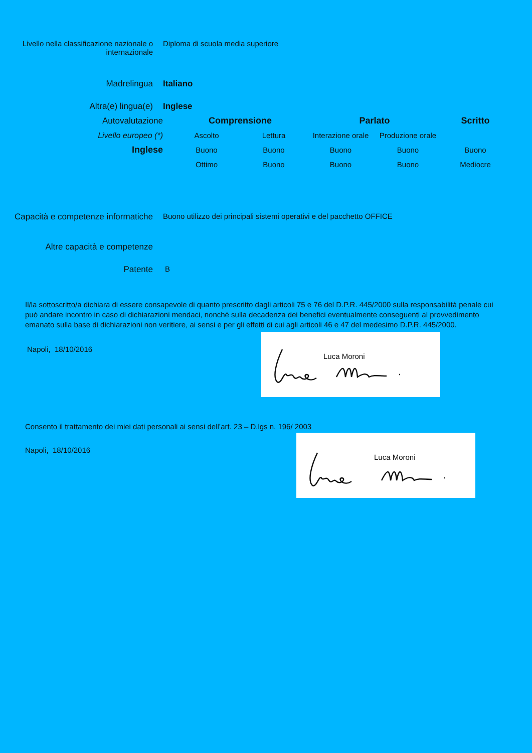Livello nella classificazione nazionale o
internazionale
Diploma di scuola media superiore
Madrelingua Italiano
Altra(e) lingua(e) Inglese
| Autovalutazione | Comprensione | | Parlato | | Scritto |
| Livello europeo (*) | Ascolto | Lettura | Interazione orale | Produzione orale | |
| Inglese | Buono | Buono | Buono | Buono | Buono |
| | Ottimo | Buono | Buono | Buono | Mediocre |
Capacità e competenze informatiche
Buono utilizzo dei principali sistemi operativi e del pacchetto OFFICE
Altre capacità e competenze
Patente B
Il/la sottoscritto/a dichiara di essere consapevole di quanto prescritto dagli articoli 75 e 76 del D.P.R. 445/2000 sulla responsabilità penale cui può andare incontro in caso di dichiarazioni mendaci, nonché sulla decadenza dei benefici eventualmente conseguenti al provvedimento emanato sulla base di dichiarazioni non veritiere, ai sensi e per gli effetti di cui agli articoli 46 e 47 del medesimo D.P.R. 445/2000.
Napoli, 18/10/2016
Luca Moroni
Consento il trattamento dei miei dati personali ai sensi dell’art. 23 – D.lgs n. 196/ 2003
Napoli, 18/10/2016
Luca Moroni